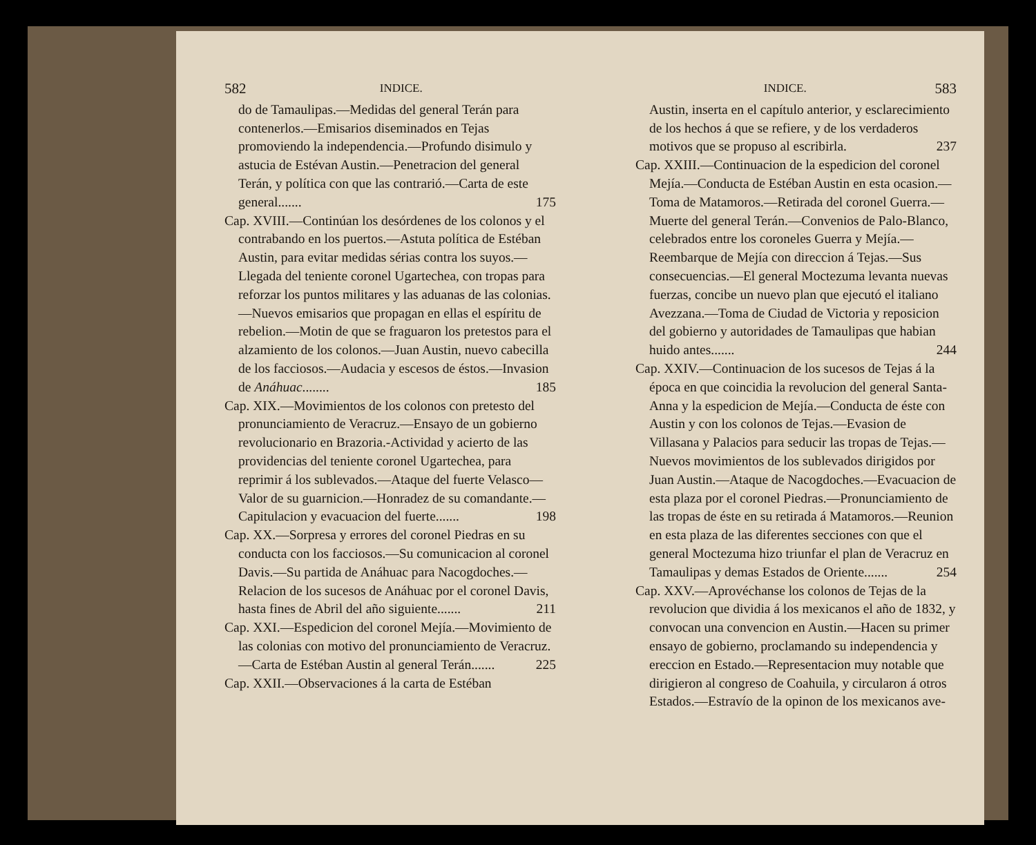582 INDICE.
do de Tamaulipas.—Medidas del general Terán para contenerlos.—Emisarios diseminados en Tejas promoviendo la independencia.—Profundo disimulo y astucia de Estévan Austin.—Penetracion del general Terán, y política con que las contrarió.—Carta de este general....... 175
Cap. XVIII.—Continúan los desórdenes de los colonos y el contrabando en los puertos.—Astuta política de Estéban Austin, para evitar medidas sérias contra los suyos.—Llegada del teniente coronel Ugartechea, con tropas para reforzar los puntos militares y las aduanas de las colonias.—Nuevos emisarios que propagan en ellas el espíritu de rebelion.—Motin de que se fraguaron los pretestos para el alzamiento de los colonos.—Juan Austin, nuevo cabecilla de los facciosos.—Audacia y escesos de éstos.—Invasion de Anáhuac........ 185
Cap. XIX.—Movimientos de los colonos con pretesto del pronunciamiento de Veracruz.—Ensayo de un gobierno revolucionario en Brazoria.-Actividad y acierto de las providencias del teniente coronel Ugartechea, para reprimir á los sublevados.—Ataque del fuerte Velasco—Valor de su guarnicion.—Honradez de su comandante.—Capitulacion y evacuacion del fuerte....... 198
Cap. XX.—Sorpresa y errores del coronel Piedras en su conducta con los facciosos.—Su comunicacion al coronel Davis.—Su partida de Anáhuac para Nacogdoches.—Relacion de los sucesos de Anáhuac por el coronel Davis, hasta fines de Abril del año siguiente....... 211
Cap. XXI.—Espedicion del coronel Mejía.—Movimiento de las colonias con motivo del pronunciamiento de Veracruz.—Carta de Estéban Austin al general Terán....... 225
Cap. XXII.—Observaciones á la carta de Estéban
INDICE. 583
Austin, inserta en el capítulo anterior, y esclarecimiento de los hechos á que se refiere, y de los verdaderos motivos que se propuso al escribirla. 237
Cap. XXIII.—Continuacion de la espedicion del coronel Mejía.—Conducta de Estéban Austin en esta ocasion.—Toma de Matamoros.—Retirada del coronel Guerra.—Muerte del general Terán.—Convenios de Palo-Blanco, celebrados entre los coroneles Guerra y Mejía.—Reembarque de Mejía con direccion á Tejas.—Sus consecuencias.—El general Moctezuma levanta nuevas fuerzas, concibe un nuevo plan que ejecutó el italiano Avezzana.—Toma de Ciudad de Victoria y reposicion del gobierno y autoridades de Tamaulipas que habian huido antes....... 244
Cap. XXIV.—Continuacion de los sucesos de Tejas á la época en que coincidia la revolucion del general Santa-Anna y la espedicion de Mejía.—Conducta de éste con Austin y con los colonos de Tejas.—Evasion de Villasana y Palacios para seducir las tropas de Tejas.—Nuevos movimientos de los sublevados dirigidos por Juan Austin.—Ataque de Nacogdoches.—Evacuacion de esta plaza por el coronel Piedras.—Pronunciamiento de las tropas de éste en su retirada á Matamoros.—Reunion en esta plaza de las diferentes secciones con que el general Moctezuma hizo triunfar el plan de Veracruz en Tamaulipas y demas Estados de Oriente....... 254
Cap. XXV.—Aprovéchanse los colonos de Tejas de la revolucion que dividia á los mexicanos el año de 1832, y convocan una convencion en Austin.—Hacen su primer ensayo de gobierno, proclamando su independencia y ereccion en Estado.—Representacion muy notable que dirigieron al congreso de Coahuila, y circularon á otros Estados.—Estravío de la opinon de los mexicanos ave-